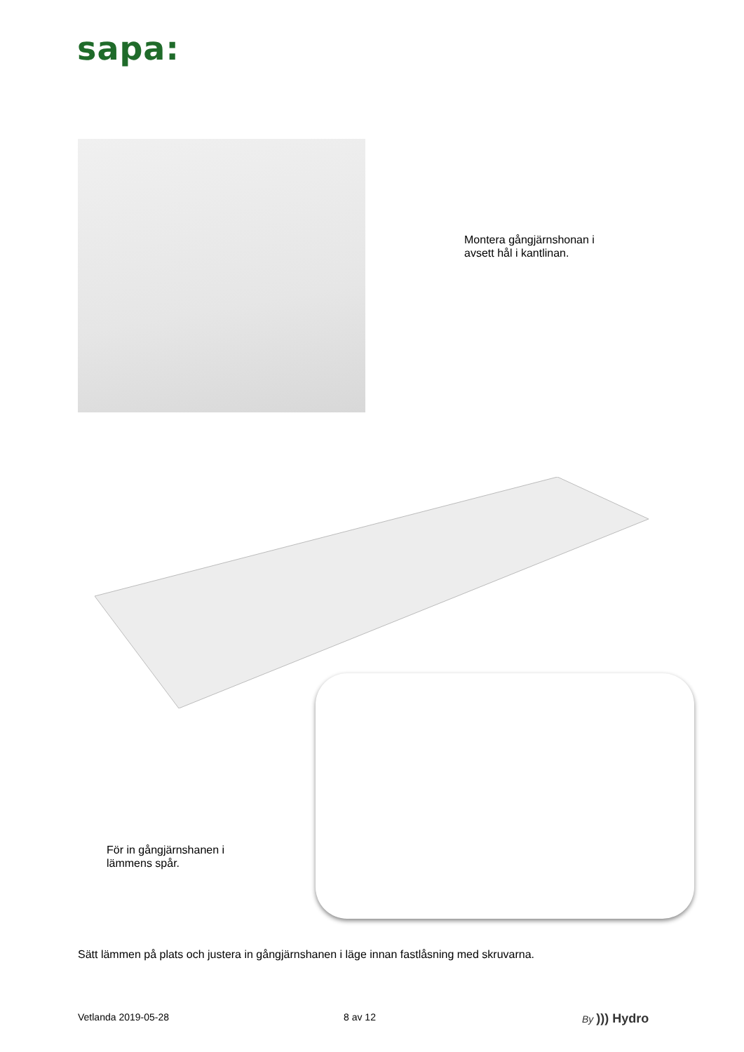sapa:
Montera gångjärnshonan i
avsett hål i kantlinan.
För in gångjärnshanen i
lämmens spår.
Sätt lämmen på plats och justera in gångjärnshanen i läge innan fastlåsning med skruvarna.
Vetlanda 2019-05-28 8 av 12 By ))) Hydro